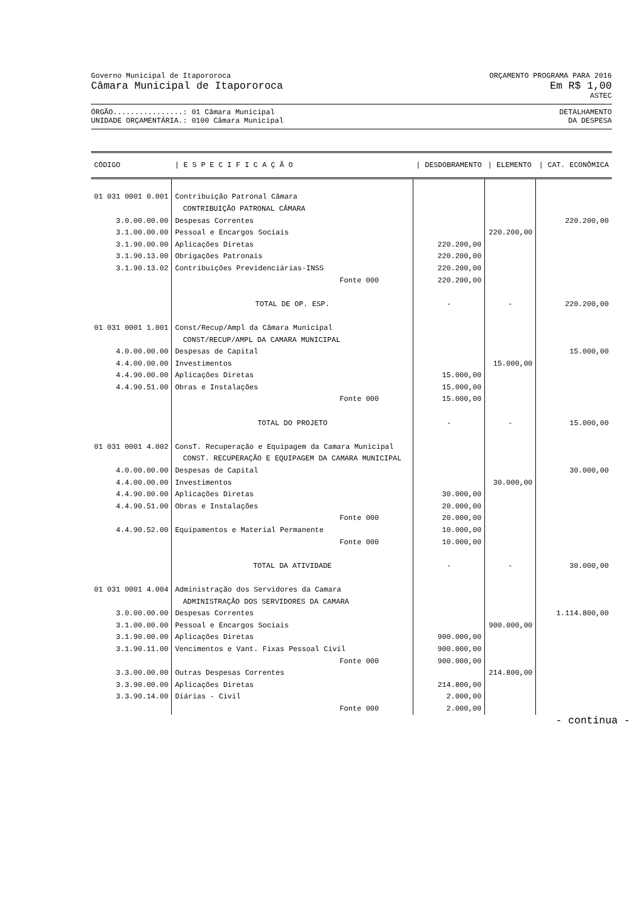Governo Municipal de Itapororoca ORÇAMENTO PROGRAMA PARA 2016
Câmara Municipal de Itapororoca Em R$ 1,00
ASTEC
ÓRGÃO................: 01 Câmara Municipal DETALHAMENTO
UNIDADE ORÇAMENTÁRIA.: 0100 Câmara Municipal DA DESPESA
| CÓDIGO | / E S P E C I F I C A Ç Ã O | / DESDOBRAMENTO | / ELEMENTO | / CAT. ECONÔMICA |
| --- | --- | --- | --- | --- |
| 01 031 0001 0.001 | Contribuição Patronal Câmara | | | |
| | CONTRIBUIÇÃO PATRONAL CÂMARA | | | |
| 3.0.00.00.00 | Despesas Correntes | | | 220.200,00 |
| 3.1.00.00.00 | Pessoal e Encargos Sociais | | 220.200,00 | |
| 3.1.90.00.00 | Aplicações Diretas | 220.200,00 | | |
| 3.1.90.13.00 | Obrigações Patronais | 220.200,00 | | |
| 3.1.90.13.02 | Contribuições Previdenciárias-INSS | 220.200,00 | | |
| | Fonte 000 | 220.200,00 | | |
| | TOTAL DE OP. ESP. | - | - | 220.200,00 |
| 01 031 0001 1.001 | Const/Recup/Ampl da Câmara Municipal | | | |
| | CONST/RECUP/AMPL DA CAMARA MUNICIPAL | | | |
| 4.0.00.00.00 | Despesas de Capital | | | 15.000,00 |
| 4.4.00.00.00 | Investimentos | | 15.000,00 | |
| 4.4.90.00.00 | Aplicações Diretas | 15.000,00 | | |
| 4.4.90.51.00 | Obras e Instalações | 15.000,00 | | |
| | Fonte 000 | 15.000,00 | | |
| | TOTAL DO PROJETO | - | - | 15.000,00 |
| 01 031 0001 4.002 | ConsT. Recuperação e Equipagem da Camara Municipal | | | |
| | CONST. RECUPERAÇÃO E EQUIPAGEM DA CAMARA MUNICIPAL | | | |
| 4.0.00.00.00 | Despesas de Capital | | | 30.000,00 |
| 4.4.00.00.00 | Investimentos | | 30.000,00 | |
| 4.4.90.00.00 | Aplicações Diretas | 30.000,00 | | |
| 4.4.90.51.00 | Obras e Instalações | 20.000,00 | | |
| | Fonte 000 | 20.000,00 | | |
| 4.4.90.52.00 | Equipamentos e Material Permanente | 10.000,00 | | |
| | Fonte 000 | 10.000,00 | | |
| | TOTAL DA ATIVIDADE | - | - | 30.000,00 |
| 01 031 0001 4.004 | Administração dos Servidores da Camara | | | |
| | ADMINISTRAÇÃO DOS SERVIDORES DA CAMARA | | | |
| 3.0.00.00.00 | Despesas Correntes | | | 1.114.800,00 |
| 3.1.00.00.00 | Pessoal e Encargos Sociais | | 900.000,00 | |
| 3.1.90.00.00 | Aplicações Diretas | 900.000,00 | | |
| 3.1.90.11.00 | Vencimentos e Vant. Fixas Pessoal Civil | 900.000,00 | | |
| | Fonte 000 | 900.000,00 | | |
| 3.3.00.00.00 | Outras Despesas Correntes | | 214.800,00 | |
| 3.3.90.00.00 | Aplicações Diretas | 214.800,00 | | |
| 3.3.90.14.00 | Diárias - Civil | 2.000,00 | | |
| | Fonte 000 | 2.000,00 | | |
- continua -